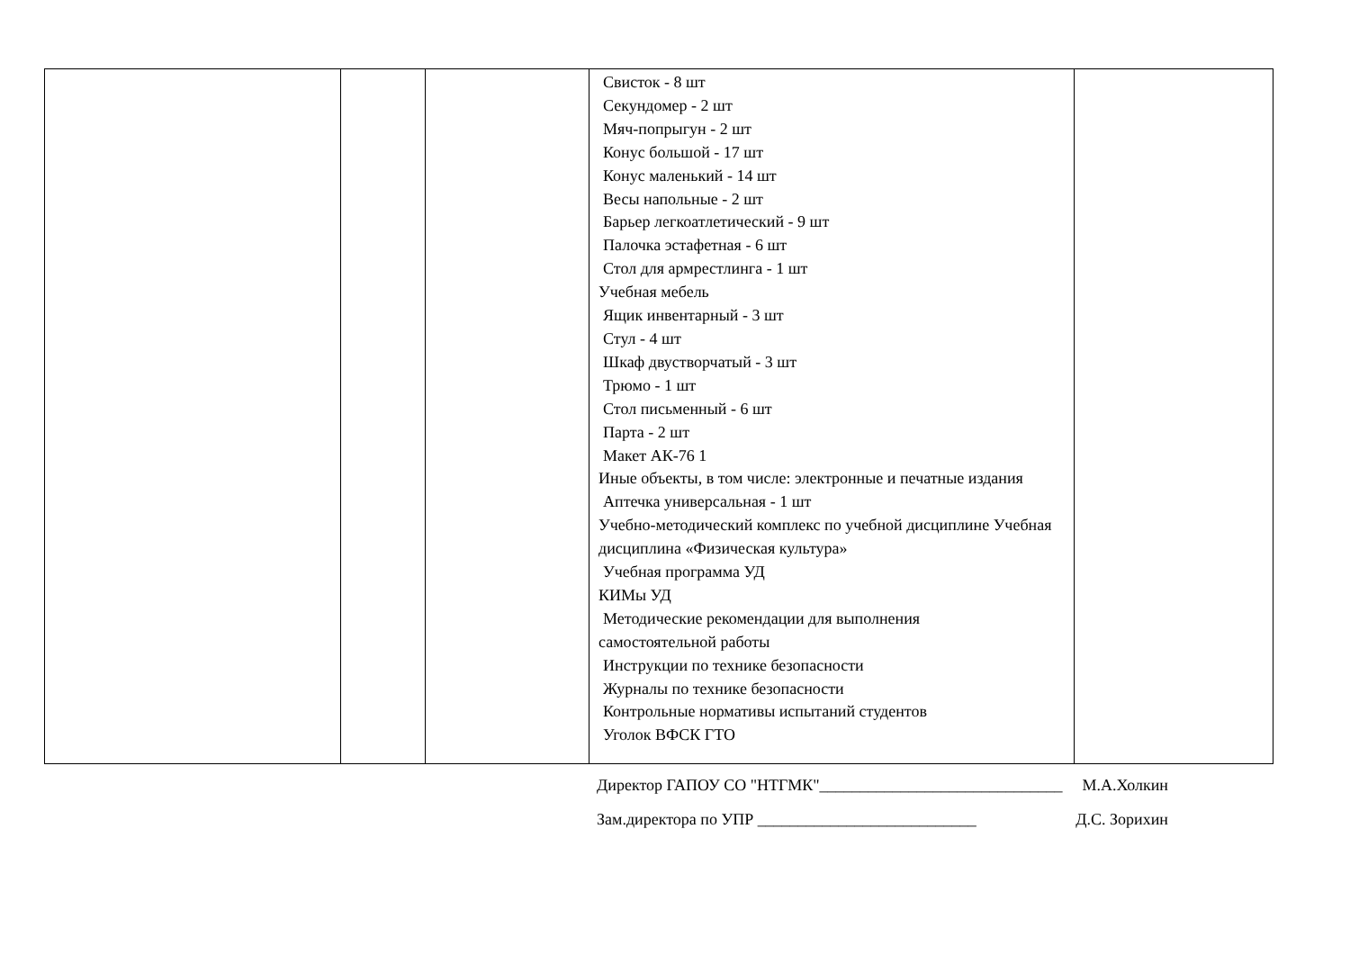| | | | Свисток - 8 шт Секундомер - 2 шт Мяч-попрыгун - 2 шт Конус большой - 17 шт Конус маленький - 14 шт Весы напольные - 2 шт Барьер легкоатлетический - 9 шт Палочка эстафетная - 6 шт Стол для армрестлинга - 1 шт Учебная мебель Ящик инвентарный - 3 шт Стул - 4 шт Шкаф двустворчатый - 3 шт Трюмо - 1 шт Стол письменный - 6 шт Парта - 2 шт Макет АК-76 1 Иные объекты, в том числе: электронные и печатные издания Аптечка универсальная - 1 шт Учебно-методический комплекс по учебной дисциплине Учебная дисциплина «Физическая культура» Учебная программа УД КИМы УД Методические рекомендации для выполнения самостоятельной работы Инструкции по технике безопасности Журналы по технике безопасности Контрольные нормативы испытаний студентов Уголок ВФСК ГТО | |
Директор ГАПОУ СО "НТГМК"______________________________ М.А.Холкин
Зам.директора по УПР ___________________________ Д.С. Зорихин